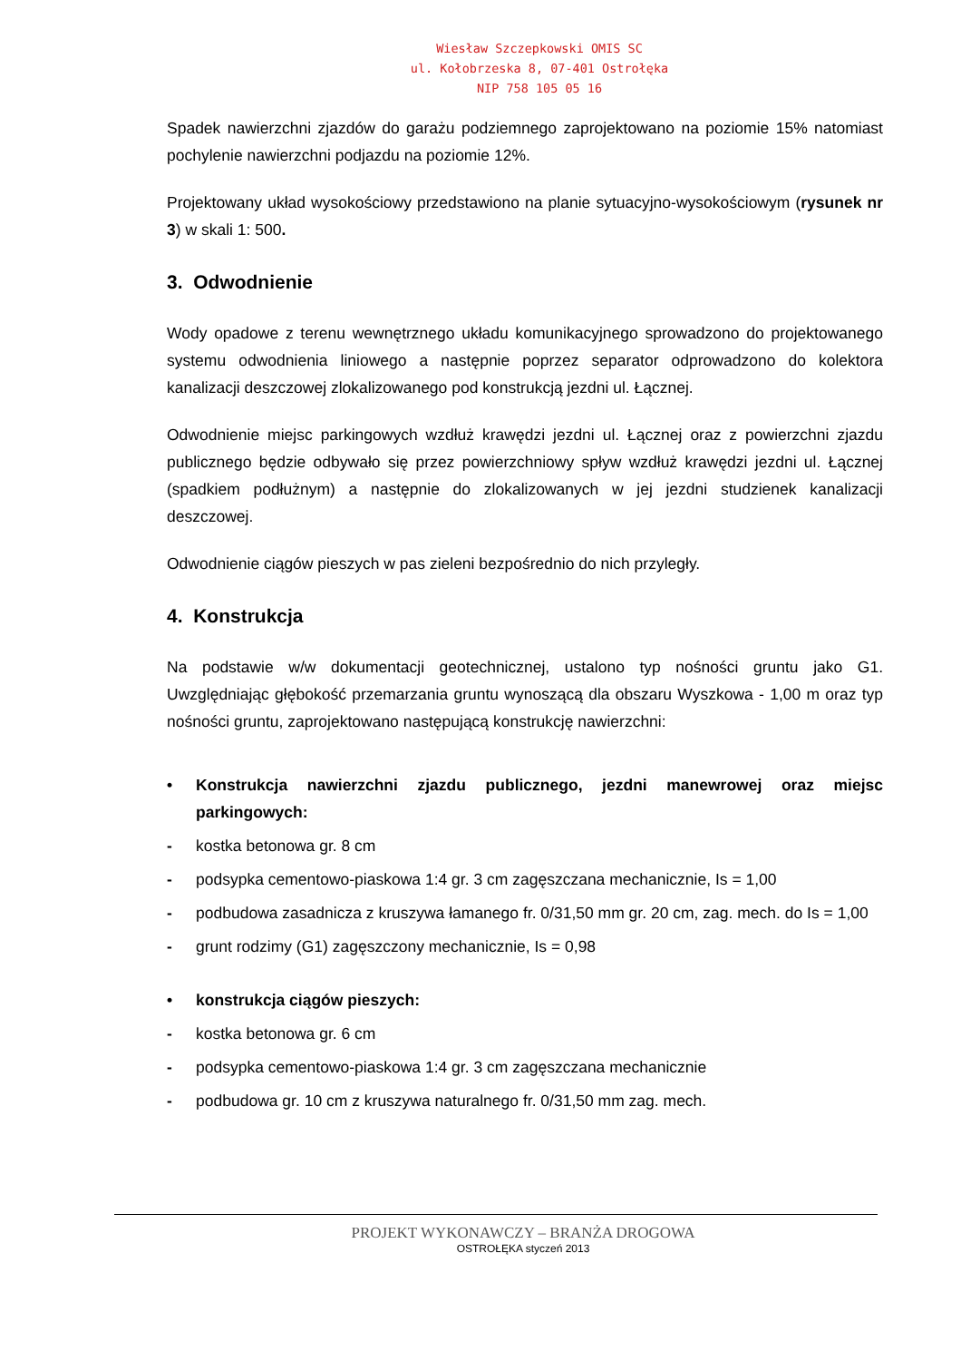Wiesław Szczepkowski OMIS SC
ul. Kołobrzeska 8, 07-401 Ostrołęka
NIP 758 105 05 16
Spadek nawierzchni zjazdów do garażu podziemnego zaprojektowano na poziomie 15% natomiast pochylenie nawierzchni podjazdu na poziomie 12%.
Projektowany układ wysokościowy przedstawiono na planie sytuacyjno-wysokościowym (rysunek nr 3) w skali 1: 500.
3. Odwodnienie
Wody opadowe z terenu wewnętrznego układu komunikacyjnego sprowadzono do projektowanego systemu odwodnienia liniowego a następnie poprzez separator odprowadzono do kolektora kanalizacji deszczowej zlokalizowanego pod konstrukcją jezdni ul. Łącznej.
Odwodnienie miejsc parkingowych wzdłuż krawędzi jezdni ul. Łącznej oraz z powierzchni zjazdu publicznego będzie odbywało się przez powierzchniowy spływ wzdłuż krawędzi jezdni ul. Łącznej (spadkiem podłużnym) a następnie do zlokalizowanych w jej jezdni studzienek kanalizacji deszczowej.
Odwodnienie ciągów pieszych w pas zieleni bezpośrednio do nich przyległy.
4. Konstrukcja
Na podstawie w/w dokumentacji geotechnicznej, ustalono typ nośności gruntu jako G1. Uwzględniając głębokość przemarzania gruntu wynoszącą dla obszaru Wyszkowa - 1,00 m oraz typ nośności gruntu, zaprojektowano następującą konstrukcję nawierzchni:
• Konstrukcja nawierzchni zjazdu publicznego, jezdni manewrowej oraz miejsc parkingowych:
- kostka betonowa gr. 8 cm
- podsypka cementowo-piaskowa 1:4 gr. 3 cm zagęszczana mechanicznie, Is = 1,00
- podbudowa zasadnicza z kruszywa łamanego fr. 0/31,50 mm gr. 20 cm, zag. mech. do Is = 1,00
- grunt rodzimy (G1) zagęszczony mechanicznie, Is = 0,98
• konstrukcja ciągów pieszych:
- kostka betonowa gr. 6 cm
- podsypka cementowo-piaskowa 1:4 gr. 3 cm zagęszczana mechanicznie
- podbudowa gr. 10 cm z kruszywa naturalnego fr. 0/31,50 mm zag. mech.
PROJEKT WYKONAWCZY – BRANŻA DROGOWA
OSTROŁĘKA styczeń 2013